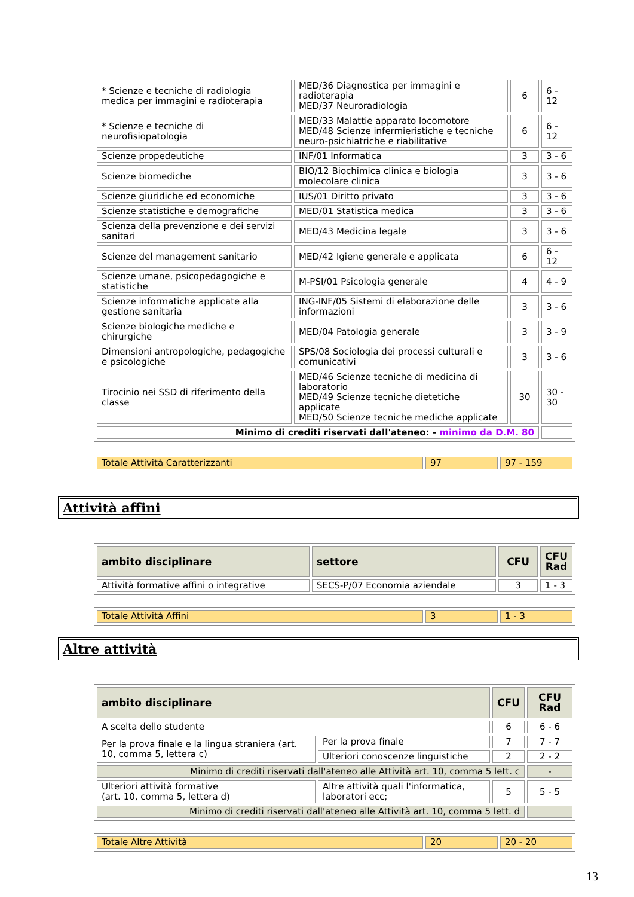| * Scienze e tecniche di radiologia medica per immagini e radioterapia | MED/36 Diagnostica per immagini e radioterapia MED/37 Neuroradiologia | 6 | 6 - 12 |
| * Scienze e tecniche di neurofisiopatologia | MED/33 Malattie apparato locomotore MED/48 Scienze infermieristiche e tecniche neuro-psichiatriche e riabilitative | 6 | 6 - 12 |
| Scienze propedeutiche | INF/01 Informatica | 3 | 3 - 6 |
| Scienze biomediche | BIO/12 Biochimica clinica e biologia molecolare clinica | 3 | 3 - 6 |
| Scienze giuridiche ed economiche | IUS/01 Diritto privato | 3 | 3 - 6 |
| Scienze statistiche e demografiche | MED/01 Statistica medica | 3 | 3 - 6 |
| Scienza della prevenzione e dei servizi sanitari | MED/43 Medicina legale | 3 | 3 - 6 |
| Scienze del management sanitario | MED/42 Igiene generale e applicata | 6 | 6 - 12 |
| Scienze umane, psicopedagogiche e statistiche | M-PSI/01 Psicologia generale | 4 | 4 - 9 |
| Scienze informatiche applicate alla gestione sanitaria | ING-INF/05 Sistemi di elaborazione delle informazioni | 3 | 3 - 6 |
| Scienze biologiche mediche e chirurgiche | MED/04 Patologia generale | 3 | 3 - 9 |
| Dimensioni antropologiche, pedagogiche e psicologiche | SPS/08 Sociologia dei processi culturali e comunicativi | 3 | 3 - 6 |
| Tirocinio nei SSD di riferimento della classe | MED/46 Scienze tecniche di medicina di laboratorio MED/49 Scienze tecniche dietetiche applicate MED/50 Scienze tecniche mediche applicate | 30 | 30 - 30 |
| Minimo di crediti riservati dall'ateneo: - minimo da D.M. 80 | | | |
| Totale Attività Caratterizzanti | 97 | 97 - 159 |
Attività affini
| ambito disciplinare | settore | CFU | CFU Rad |
| --- | --- | --- | --- |
| Attività formative affini o integrative | SECS-P/07 Economia aziendale | 3 | 1 - 3 |
| Totale Attività Affini | 3 | 1 - 3 |
Altre attività
| ambito disciplinare | | CFU | CFU Rad |
| --- | --- | --- | --- |
| A scelta dello studente | | 6 | 6 - 6 |
| Per la prova finale e la lingua straniera (art. 10, comma 5, lettera c) | Per la prova finale | 7 | 7 - 7 |
| | Ulteriori conoscenze linguistiche | 2 | 2 - 2 |
| Minimo di crediti riservati dall'ateneo alle Attività art. 10, comma 5 lett. c | | | - |
| Ulteriori attività formative (art. 10, comma 5, lettera d) | Altre attività quali l'informatica, laboratori ecc; | 5 | 5 - 5 |
| Minimo di crediti riservati dall'ateneo alle Attività art. 10, comma 5 lett. d | | | |
| Totale Altre Attività | 20 | 20 - 20 |
13